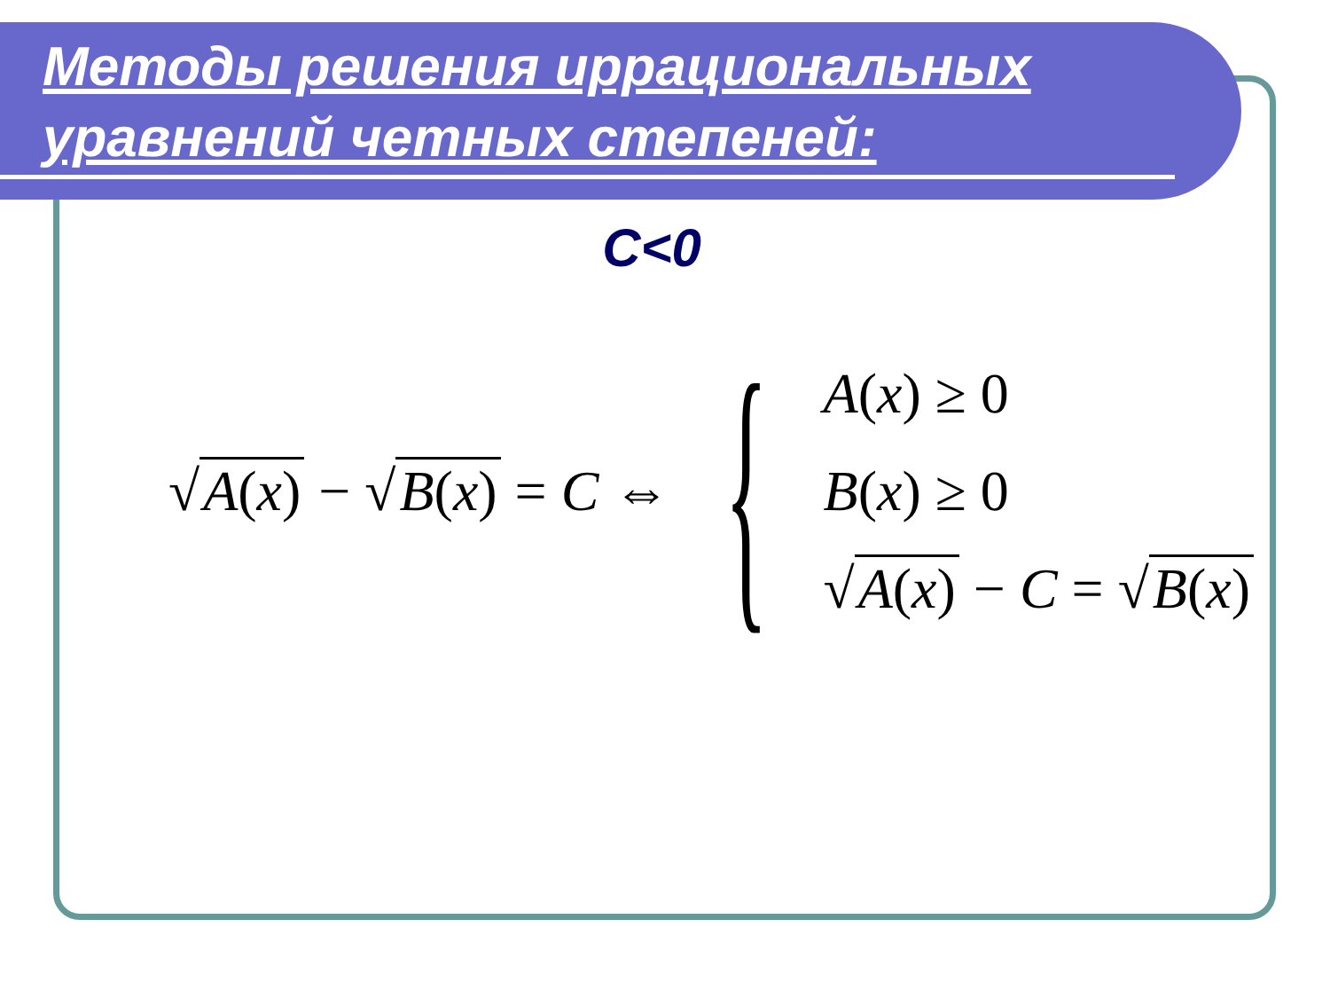Методы решения иррациональных уравнений четных степеней:
C<0
√ A(x) − √ B(x) = C ⇔ {
A(x) ≥ 0
B(x) ≥ 0
√ A(x) − C = √ B(x)